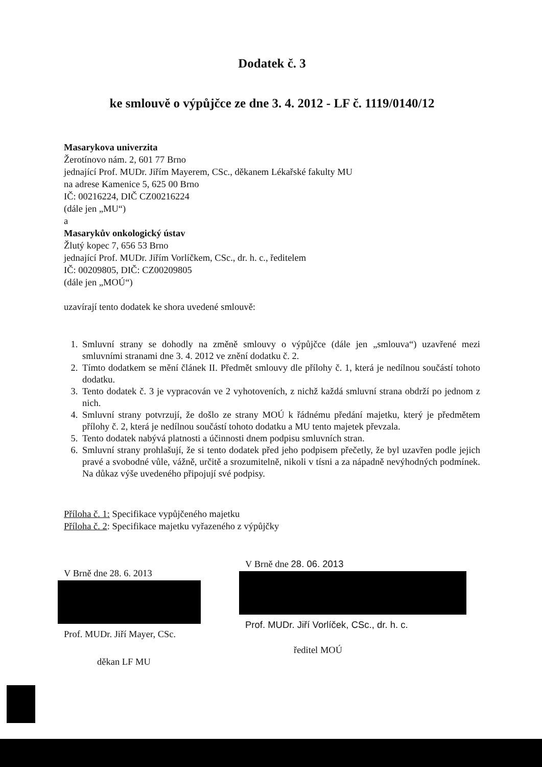Dodatek č. 3
ke smlouvě o výpůjčce ze dne 3. 4. 2012 - LF č. 1119/0140/12
Masarykova univerzita
Žerotínovo nám. 2, 601 77 Brno
jednající Prof. MUDr. Jiřím Mayerem, CSc., děkanem Lékařské fakulty MU
na adrese Kamenice 5, 625 00 Brno
IČ: 00216224, DIČ CZ00216224
(dále jen „MU“)
a
Masarykův onkologický ústav
Žlutý kopec 7, 656 53 Brno
jednající Prof. MUDr. Jiřím Vorlíčkem, CSc., dr. h. c., ředitelem
IČ: 00209805, DIČ: CZ00209805
(dále jen „MOÚ“)
uzavírají tento dodatek ke shora uvedené smlouvě:
1. Smluvní strany se dohodly na změně smlouvy o výpůjčce (dále jen „smlouva“) uzavřené mezi smluvními stranami dne 3. 4. 2012 ve znění dodatku č. 2.
2. Tímto dodatkem se mění článek II. Předmět smlouvy dle přílohy č. 1, která je nedílnou součástí tohoto dodatku.
3. Tento dodatek č. 3 je vypracován ve 2 vyhotoveních, z nichž každá smluvní strana obdrží po jednom z nich.
4. Smluvní strany potvrzují, že došlo ze strany MOÚ k řádnému předání majetku, který je předmětem přílohy č. 2, která je nedílnou součástí tohoto dodatku a MU tento majetek převzala.
5. Tento dodatek nabývá platnosti a účinnosti dnem podpisu smluvních stran.
6. Smluvní strany prohlašují, že si tento dodatek před jeho podpisem přečetly, že byl uzavřen podle jejich pravé a svobodné vůle, vážně, určitě a srozumitelně, nikoli v tísni a za nápadně nevýhodných podmínek. Na důkaz výše uvedeného připojují své podpisy.
Příloha č. 1: Specifikace vypůjčeného majetku
Příloha č. 2: Specifikace majetku vyřazeného z výpůjčky
V Brně dne 28. 6. 2013
Prof. MUDr. Jiří Mayer, CSc.
děkan LF MU
V Brně dne 28. 06. 2013
Prof. MUDr. Jiří Vorlíček, CSc., dr. h. c.
ředitel MOÚ